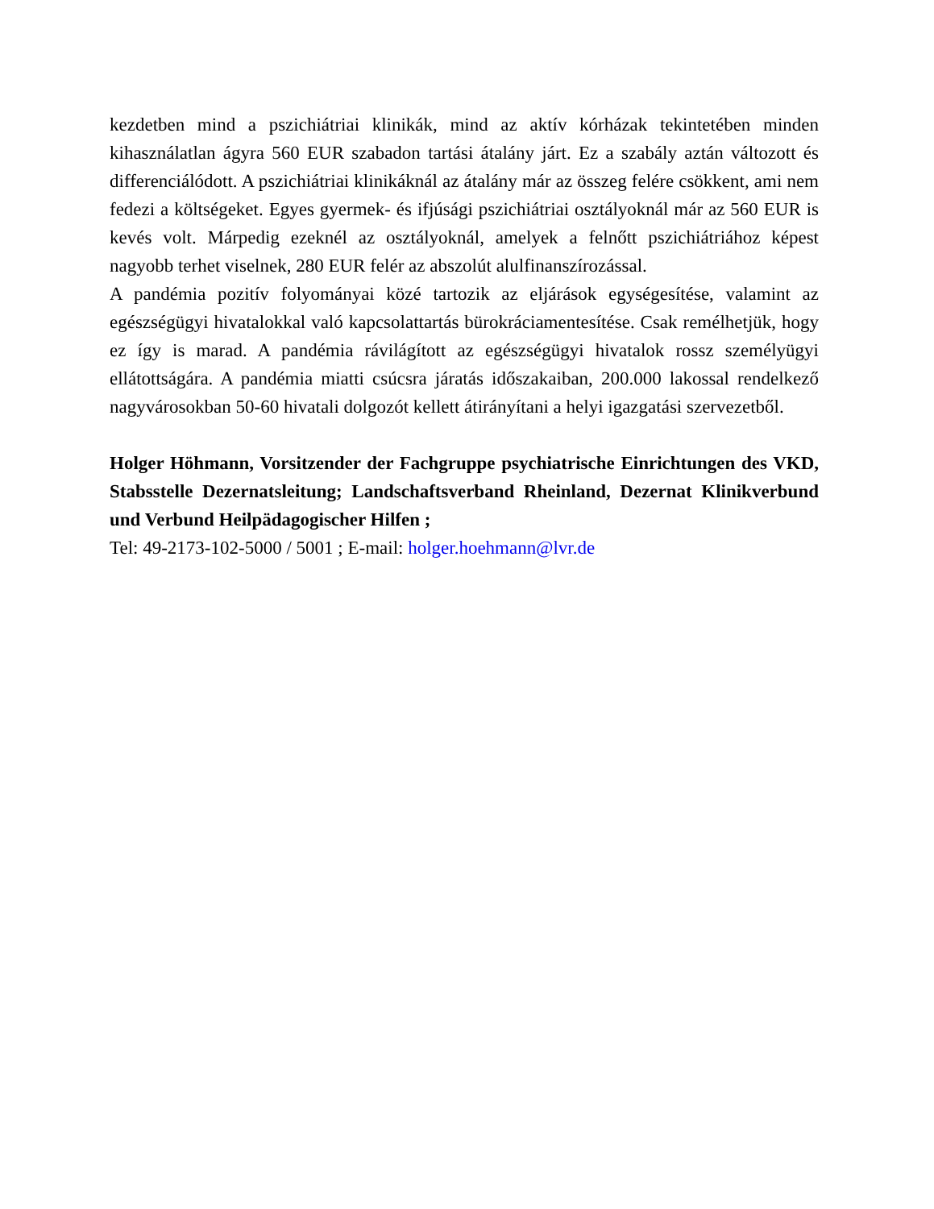kezdetben mind a pszichiátriai klinikák, mind az aktív kórházak tekintetében minden kihasználatlan ágyra 560 EUR szabadon tartási átalány járt. Ez a szabály aztán változott és differenciálódott. A pszichiátriai klinikáknál az átalány már az összeg felére csökkent, ami nem fedezi a költségeket. Egyes gyermek- és ifjúsági pszichiátriai osztályoknál már az 560 EUR is kevés volt. Márpedig ezeknél az osztályoknál, amelyek a felnőtt pszichiátriához képest nagyobb terhet viselnek, 280 EUR felér az abszolút alulfinanszírozással.
A pandémia pozitív folyományai közé tartozik az eljárások egységesítése, valamint az egészségügyi hivatalokkal való kapcsolattartás bürokráciamentesítése. Csak remélhetjük, hogy ez így is marad. A pandémia rávilágított az egészségügyi hivatalok rossz személyügyi ellátottságára. A pandémia miatti csúcsra járatás időszakaiban, 200.000 lakossal rendelkező nagyvárosokban 50-60 hivatali dolgozót kellett átirányítani a helyi igazgatási szervezetből.
Holger Höhmann, Vorsitzender der Fachgruppe psychiatrische Einrichtungen des VKD, Stabsstelle Dezernatsleitung; Landschaftsverband Rheinland, Dezernat Klinikverbund und Verbund Heilpädagogischer Hilfen ;
Tel: 49-2173-102-5000 / 5001 ; E-mail: holger.hoehmann@lvr.de